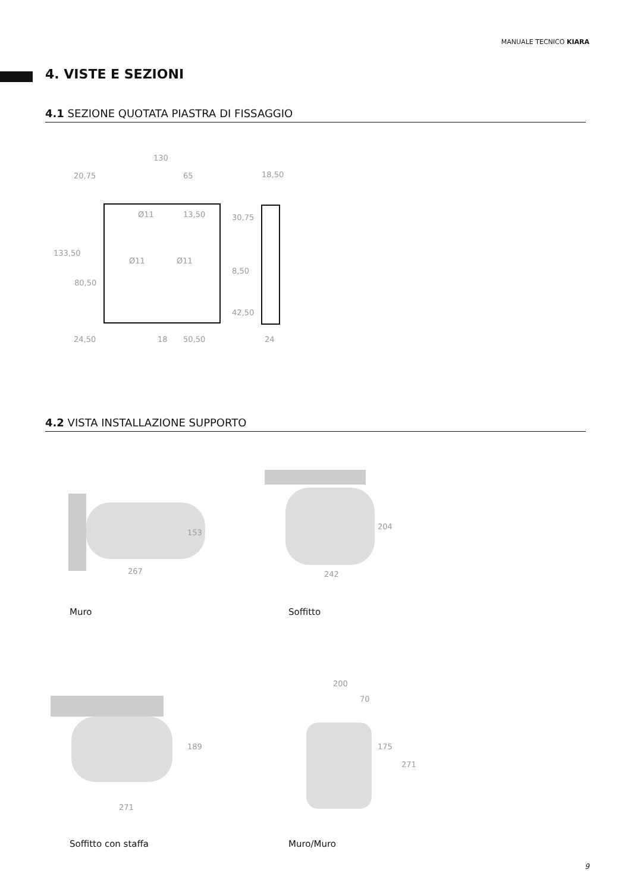MANUALE TECNICO KIARA
4. VISTE E SEZIONI
4.1 SEZIONE QUOTATA PIASTRA DI FISSAGGIO
130
20,75
65
18,50
Ø11
13,50
Ø11
Ø11
24,50
18
50,50
24
133,50
80,50
30,75
8,50
42,50
4.2 VISTA INSTALLAZIONE SUPPORTO
267
153
242
204
Muro Soffitto
271
189
200
70
175
271
Soffitto con staffa Muro/Muro
9